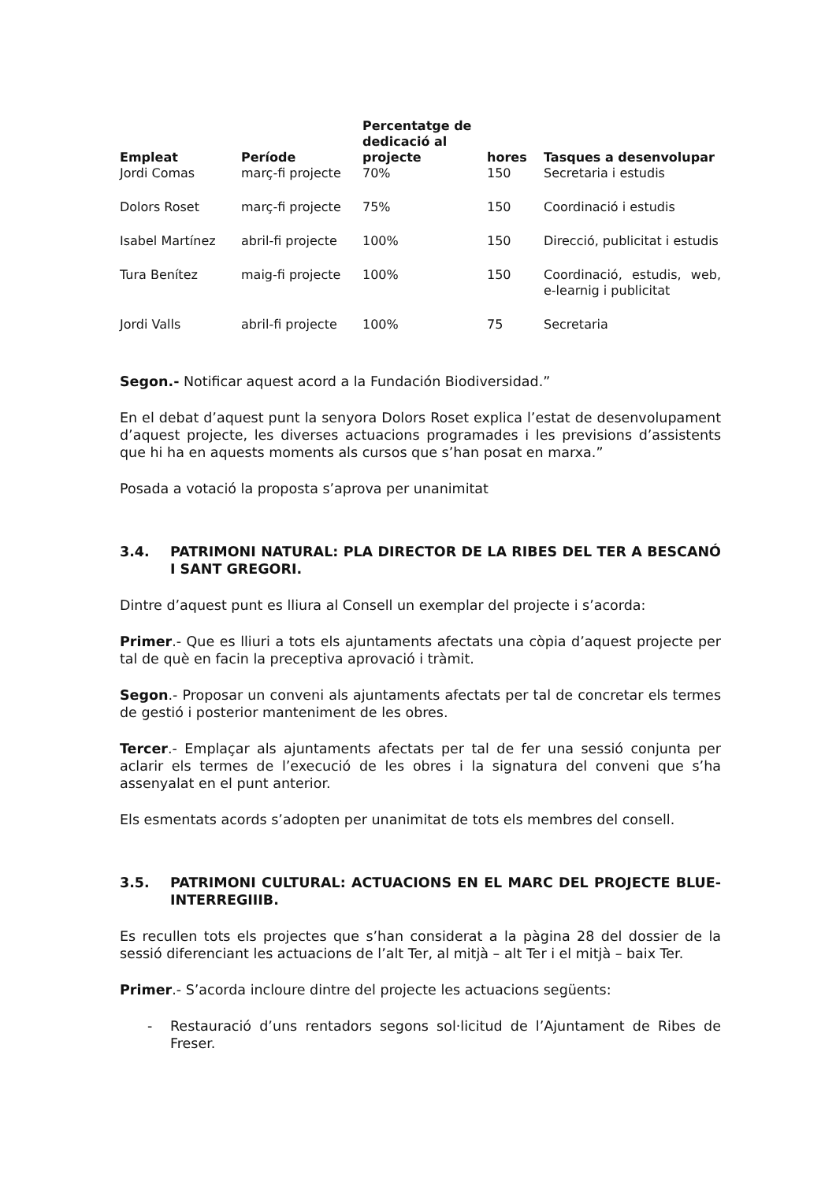| Empleat | Període | Percentatge de dedicació al projecte | hores | Tasques a desenvolupar |
| --- | --- | --- | --- | --- |
| Jordi Comas | març-fi projecte | 70% | 150 | Secretaria i estudis |
| Dolors Roset | març-fi projecte | 75% | 150 | Coordinació i estudis |
| Isabel Martínez | abril-fi projecte | 100% | 150 | Direcció, publicitat i estudis |
| Tura Benítez | maig-fi projecte | 100% | 150 | Coordinació, estudis, web, e-learnig i publicitat |
| Jordi Valls | abril-fi projecte | 100% | 75 | Secretaria |
Segon.- Notificar aquest acord a la Fundación Biodiversidad.”
En el debat d’aquest punt la senyora Dolors Roset explica l’estat de desenvolupament d’aquest projecte, les diverses actuacions programades i les previsions d’assistents que hi ha en aquests moments als cursos que s’han posat en marxa.”
Posada a votació la proposta s’aprova per unanimitat
3.4. PATRIMONI NATURAL: PLA DIRECTOR DE LA RIBES DEL TER A BESCANÓ I SANT GREGORI.
Dintre d’aquest punt es lliura al Consell un exemplar del projecte i s’acorda:
Primer.- Que es lliuri a tots els ajuntaments afectats una còpia d’aquest projecte per tal de què en facin la preceptiva aprovació i tràmit.
Segon.- Proposar un conveni als ajuntaments afectats per tal de concretar els termes de gestió i posterior manteniment de les obres.
Tercer.- Emplaçar als ajuntaments afectats per tal de fer una sessió conjunta per aclarir els termes de l’execució de les obres i la signatura del conveni que s’ha assenyalat en el punt anterior.
Els esmentats acords s’adopten per unanimitat de tots els membres del consell.
3.5. PATRIMONI CULTURAL: ACTUACIONS EN EL MARC DEL PROJECTE BLUE-INTERREGIIIB.
Es recullen tots els projectes que s’han considerat a la pàgina 28 del dossier de la sessió diferenciant les actuacions de l’alt Ter, al mitjà – alt Ter i el mitjà – baix Ter.
Primer.- S’acorda incloure dintre del projecte les actuacions següents:
- Restauració d’uns rentadors segons sol·licitud de l’Ajuntament de Ribes de Freser.